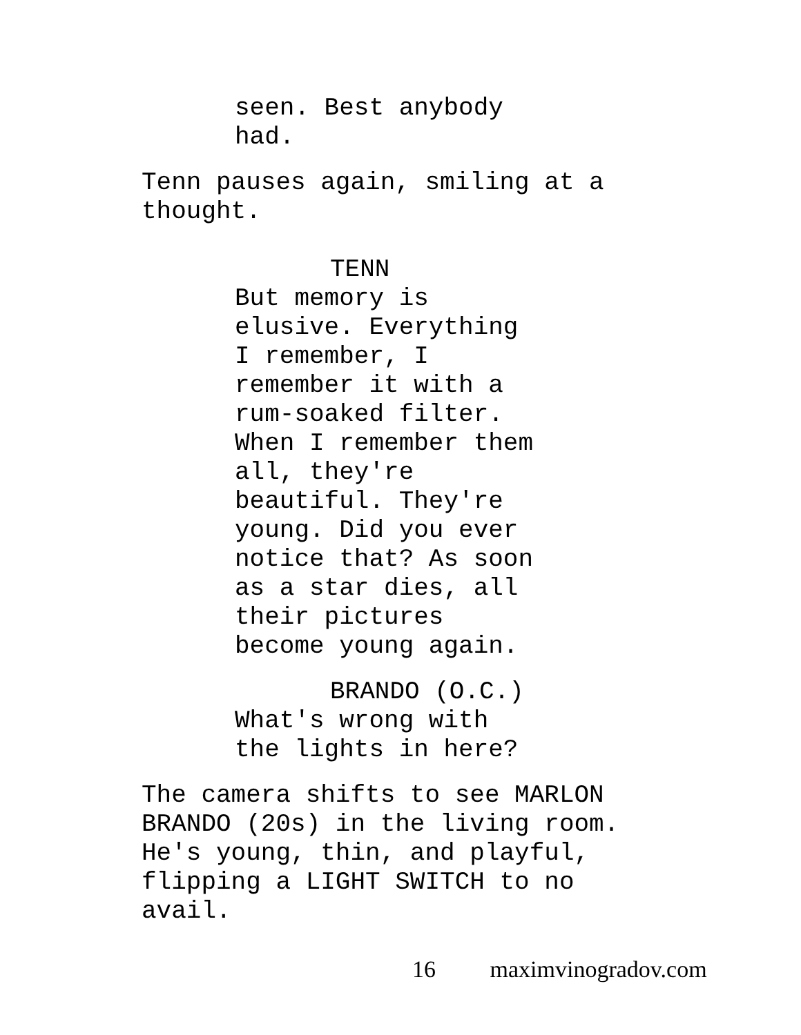seen. Best anybody
had.
Tenn pauses again, smiling at a
thought.
TENN
But memory is
elusive. Everything
I remember, I
remember it with a
rum-soaked filter.
When I remember them
all, they're
beautiful. They're
young. Did you ever
notice that? As soon
as a star dies, all
their pictures
become young again.
BRANDO (O.C.)
What's wrong with
the lights in here?
The camera shifts to see MARLON
BRANDO (20s) in the living room.
He's young, thin, and playful,
flipping a LIGHT SWITCH to no
avail.
16 maximvinogradov.com